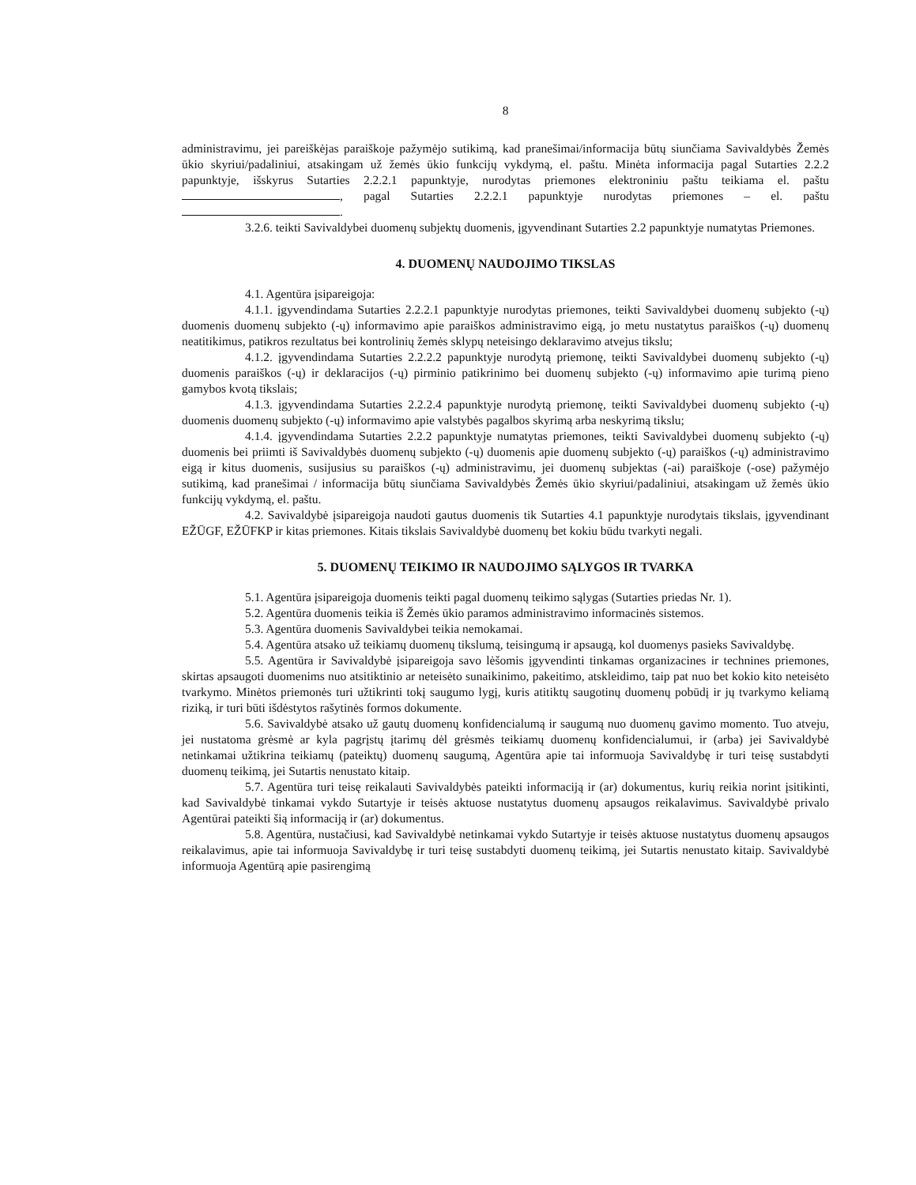8
administravimu, jei pareiškėjas paraiškoje pažymėjo sutikimą, kad pranešimai/informacija būtų siunčiama Savivaldybės Žemės ūkio skyriui/padaliniui, atsakingam už žemės ūkio funkcijų vykdymą, el. paštu. Minėta informacija pagal Sutarties 2.2.2 papunktyje, išskyrus Sutarties 2.2.2.1 papunktyje, nurodytas priemones elektroniniu paštu teikiama el. paštu , pagal Sutarties 2.2.2.1 papunktyje nurodytas priemones – el. paštu .
3.2.6. teikti Savivaldybei duomenų subjektų duomenis, įgyvendinant Sutarties 2.2 papunktyje numatytas Priemones.
4. DUOMENŲ NAUDOJIMO TIKSLAS
4.1. Agentūra įsipareigoja:
4.1.1. įgyvendindama Sutarties 2.2.2.1 papunktyje nurodytas priemones, teikti Savivaldybei duomenų subjekto (-ų) duomenis duomenų subjekto (-ų) informavimo apie paraiškos administravimo eigą, jo metu nustatytus paraiškos (-ų) duomenų neatitikimus, patikros rezultatus bei kontrolinių žemės sklypų neteisingo deklaravimo atvejus tikslu;
4.1.2. įgyvendindama Sutarties 2.2.2.2 papunktyje nurodytą priemonę, teikti Savivaldybei duomenų subjekto (-ų) duomenis paraiškos (-ų) ir deklaracijos (-ų) pirminio patikrinimo bei duomenų subjekto (-ų) informavimo apie turimą pieno gamybos kvotą tikslais;
4.1.3. įgyvendindama Sutarties 2.2.2.4 papunktyje nurodytą priemonę, teikti Savivaldybei duomenų subjekto (-ų) duomenis duomenų subjekto (-ų) informavimo apie valstybės pagalbos skyrimą arba neskyrimą tikslu;
4.1.4. įgyvendindama Sutarties 2.2.2 papunktyje numatytas priemones, teikti Savivaldybei duomenų subjekto (-ų) duomenis bei priimti iš Savivaldybės duomenų subjekto (-ų) duomenis apie duomenų subjekto (-ų) paraiškos (-ų) administravimo eigą ir kitus duomenis, susijusius su paraiškos (-ų) administravimu, jei duomenų subjektas (-ai) paraiškoje (-ose) pažymėjo sutikimą, kad pranešimai / informacija būtų siunčiama Savivaldybės Žemės ūkio skyriui/padaliniui, atsakingam už žemės ūkio funkcijų vykdymą, el. paštu.
4.2. Savivaldybė įsipareigoja naudoti gautus duomenis tik Sutarties 4.1 papunktyje nurodytais tikslais, įgyvendinant EŽŪGF, EŽŪFKP ir kitas priemones. Kitais tikslais Savivaldybė duomenų bet kokiu būdu tvarkyti negali.
5. DUOMENŲ TEIKIMO IR NAUDOJIMO SĄLYGOS IR TVARKA
5.1. Agentūra įsipareigoja duomenis teikti pagal duomenų teikimo sąlygas (Sutarties priedas Nr. 1).
5.2. Agentūra duomenis teikia iš Žemės ūkio paramos administravimo informacinės sistemos.
5.3. Agentūra duomenis Savivaldybei teikia nemokamai.
5.4. Agentūra atsako už teikiamų duomenų tikslumą, teisingumą ir apsaugą, kol duomenys pasieks Savivaldybę.
5.5. Agentūra ir Savivaldybė įsipareigoja savo lėšomis įgyvendinti tinkamas organizacines ir technines priemones, skirtas apsaugoti duomenims nuo atsitiktinio ar neteisėto sunaikinimo, pakeitimo, atskleidimo, taip pat nuo bet kokio kito neteisėto tvarkymo. Minėtos priemonės turi užtikrinti tokį saugumo lygį, kuris atitiktų saugotinų duomenų pobūdį ir jų tvarkymo keliamą riziką, ir turi būti išdėstytos rašytinės formos dokumente.
5.6. Savivaldybė atsako už gautų duomenų konfidencialumą ir saugumą nuo duomenų gavimo momento. Tuo atveju, jei nustatoma grėsmė ar kyla pagrįstų įtarimų dėl grėsmės teikiamų duomenų konfidencialumui, ir (arba) jei Savivaldybė netinkamai užtikrina teikiamų (pateiktų) duomenų saugumą, Agentūra apie tai informuoja Savivaldybę ir turi teisę sustabdyti duomenų teikimą, jei Sutartis nenustato kitaip.
5.7. Agentūra turi teisę reikalauti Savivaldybės pateikti informaciją ir (ar) dokumentus, kurių reikia norint įsitikinti, kad Savivaldybė tinkamai vykdo Sutartyje ir teisės aktuose nustatytus duomenų apsaugos reikalavimus. Savivaldybė privalo Agentūrai pateikti šią informaciją ir (ar) dokumentus.
5.8. Agentūra, nustačiusi, kad Savivaldybė netinkamai vykdo Sutartyje ir teisės aktuose nustatytus duomenų apsaugos reikalavimus, apie tai informuoja Savivaldybę ir turi teisę sustabdyti duomenų teikimą, jei Sutartis nenustato kitaip. Savivaldybė informuoja Agentūrą apie pasirengimą